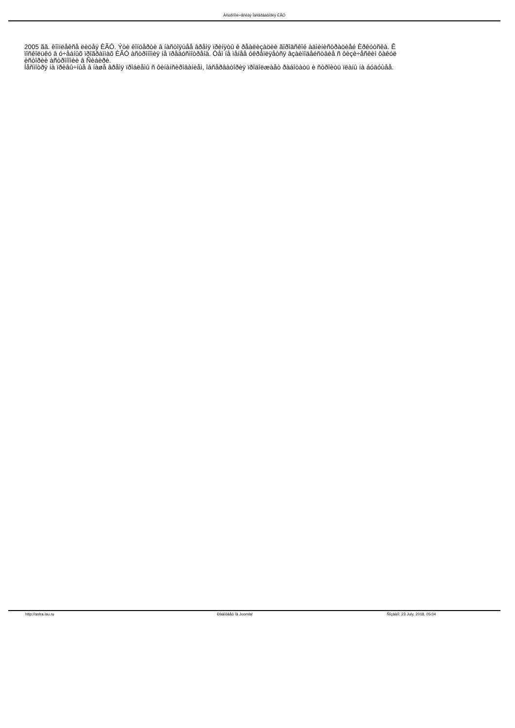Àñòðîíîìè÷åñêàÿ Îáñåðâàòîðèÿ ÈÃÓ
2005 ãã. êîìïëåêñå ëèöåÿ ÈÃÓ. Ýòè êîíöåðòè â íàñòîÿùåå âðåìÿ ïðèíÿòû ê ðåàëèçàöèè ãîðîäñêîé àäìèíèñòðàöèåé Èðêóòñêà. Ê
ïîñêîëüêó â ó÷åáíûõ ïðîãðàììàõ ÈÃÓ àñòðîíîìèÿ íå ïðåäóñìîòðåíà. Òåì íå ìåíåå óêðåïëÿåòñÿ âçàèìîäåéñòâèå ñ ôèçè÷åñêèì ôàêóë
èñòîðèè àñòðîíîìèè â Ñèáèðè.
Íåñìîòðÿ íà ïðèâû÷íûå â íàøå âðåìÿ ïðîáëåìû ñ ôèíàíñèðîâàíèåì, îáñåðâàòîðèÿ ïðîäîëæàåò ðàáîòàòü è ñòðîèòü ïëàíû íà áóäóùåå.
http://astra.isu.ru Ðàáîòàåò íà Joomla! Ñîçäàíî: 23 July, 2018, 05:04